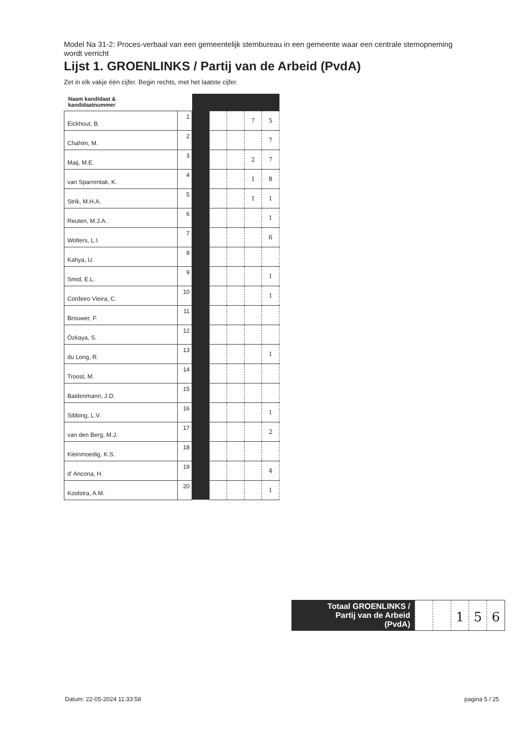Model Na 31-2: Proces-verbaal van een gemeentelijk stembureau in een gemeente waar een centrale stemopneming wordt verricht
Lijst 1. GROENLINKS / Partij van de Arbeid (PvdA)
Zet in elk vakje één cijfer. Begin rechts, met het laatste cijfer.
| Naam kandidaat & kandidaatnummer | | | | | | |
| Eickhout, B. | 1 | | | | 7 | 5 |
| Chahim, M. | 2 | | | | | 7 |
| Maij, M.E. | 3 | | | | 2 | 7 |
| van Sparrentak, K. | 4 | | | | 1 | 8 |
| Strik, M.H.A. | 5 | | | | 1 | 1 |
| Reuten, M.J.A. | 6 | | | | | 1 |
| Wolters, L.I. | 7 | | | | | 6 |
| Kahya, U. | 8 | | | | | |
| Smid, E.L. | 9 | | | | | 1 |
| Cordeiro Vieira, C. | 10 | | | | | 1 |
| Brouwer, F. | 11 | | | | | |
| Özkaya, S. | 12 | | | | | |
| du Long, R. | 13 | | | | | 1 |
| Troost, M. | 14 | | | | | |
| Baidenmann, J.D. | 15 | | | | | |
| Sibbing, L.V. | 16 | | | | | 1 |
| van den Berg, M.J. | 17 | | | | | 2 |
| Kleinmoedig, K.S. | 18 | | | | | |
| d' Ancona, H. | 19 | | | | | 4 |
| Koolstra, A.M. | 20 | | | | | 1 |
Totaal GROENLINKS /
Partij van de Arbeid
(PvdA)
1 5 6
Datum: 22-05-2024 11:33:58 pagina 5 / 25